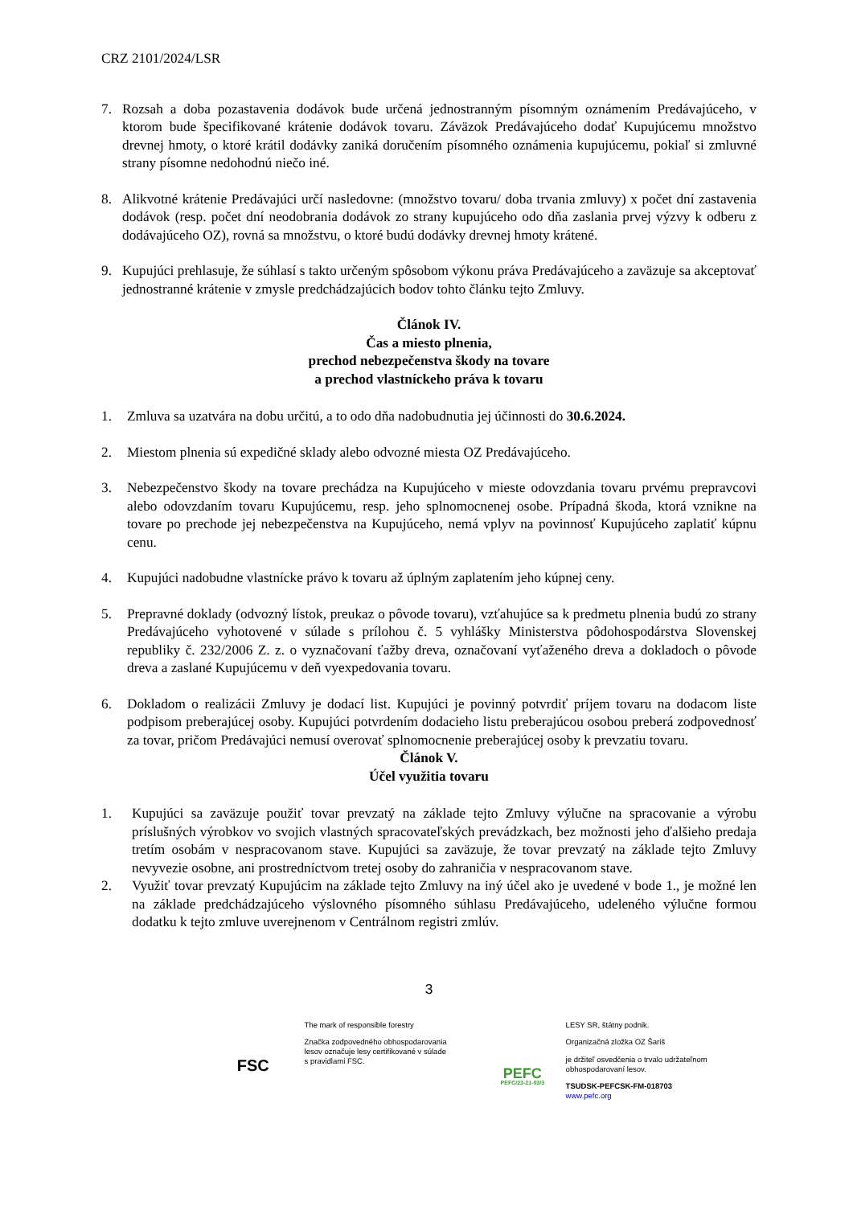CRZ 2101/2024/LSR
7. Rozsah a doba pozastavenia dodávok bude určená jednostranným písomným oznámením Predávajúceho, v ktorom bude špecifikované krátenie dodávok tovaru. Záväzok Predávajúceho dodať Kupujúcemu množstvo drevnej hmoty, o ktoré krátil dodávky zaniká doručením písomného oznámenia kupujúcemu, pokiaľ si zmluvné strany písomne nedohodnú niečo iné.
8. Alikvotné krátenie Predávajúci určí nasledovne: (množstvo tovaru/ doba trvania zmluvy) x počet dní zastavenia dodávok (resp. počet dní neodobrania dodávok zo strany kupujúceho odo dňa zaslania prvej výzvy k odberu z dodávajúceho OZ), rovná sa množstvu, o ktoré budú dodávky drevnej hmoty krátené.
9. Kupujúci prehlasuje, že súhlasí s takto určeným spôsobom výkonu práva Predávajúceho a zaväzuje sa akceptovať jednostranné krátenie v zmysle predchádzajúcich bodov tohto článku tejto Zmluvy.
Článok IV.
Čas a miesto plnenia,
prechod nebezpečenstva škody na tovare
a prechod vlastníckeho práva k tovaru
1. Zmluva sa uzatvára na dobu určitú, a to odo dňa nadobudnutia jej účinnosti do 30.6.2024.
2. Miestom plnenia sú expedičné sklady alebo odvozné miesta OZ Predávajúceho.
3. Nebezpečenstvo škody na tovare prechádza na Kupujúceho v mieste odovzdania tovaru prvému prepravcovi alebo odovzdaním tovaru Kupujúcemu, resp. jeho splnomocnenej osobe. Prípadná škoda, ktorá vznikne na tovare po prechode jej nebezpečenstva na Kupujúceho, nemá vplyv na povinnosť Kupujúceho zaplatiť kúpnu cenu.
4. Kupujúci nadobudne vlastnícke právo k tovaru až úplným zaplatením jeho kúpnej ceny.
5. Prepravné doklady (odvozný lístok, preukaz o pôvode tovaru), vzťahujúce sa k predmetu plnenia budú zo strany Predávajúceho vyhotovené v súlade s prílohou č. 5 vyhlášky Ministerstva pôdohospodárstva Slovenskej republiky č. 232/2006 Z. z. o vyznačovaní ťažby dreva, označovaní vyťaženého dreva a dokladoch o pôvode dreva a zaslané Kupujúcemu v deň vyexpedovania tovaru.
6. Dokladom o realizácii Zmluvy je dodací list. Kupujúci je povinný potvrdiť príjem tovaru na dodacom liste podpisom preberajúcej osoby. Kupujúci potvrdením dodacieho listu preberajúcou osobou preberá zodpovednosť za tovar, pričom Predávajúci nemusí overovať splnomocnenie preberajúcej osoby k prevzatiu tovaru.
Článok V.
Účel využitia tovaru
1. Kupujúci sa zaväzuje použiť tovar prevzatý na základe tejto Zmluvy výlučne na spracovanie a výrobu príslušných výrobkov vo svojich vlastných spracovateľských prevádzkach, bez možnosti jeho ďalšieho predaja tretím osobám v nespracovanom stave. Kupujúci sa zaväzuje, že tovar prevzatý na základe tejto Zmluvy nevyvezie osobne, ani prostredníctvom tretej osoby do zahraničia v nespracovanom stave.
2. Využiť tovar prevzatý Kupujúcim na základe tejto Zmluvy na iný účel ako je uvedené v bode 1., je možné len na základe predchádzajúceho výslovného písomného súhlasu Predávajúceho, udeleného výlučne formou dodatku k tejto zmluve uverejnenom v Centrálnom registri zmlúv.
3
FSC
The mark of responsible forestry
Značka zodpovedného obhospodarovania lesov označuje lesy certifikované v súlade s pravidlami FSC.
PEFC
PEFC/23-21-03/3
LESY SR, štátny podnik.
Organizačná zložka OZ Šariš
je držiteľ osvedčenia o trvalo udržateľnom obhospodarovaní lesov.
TSUDSK-PEFCSK-FM-018703
www.pefc.org